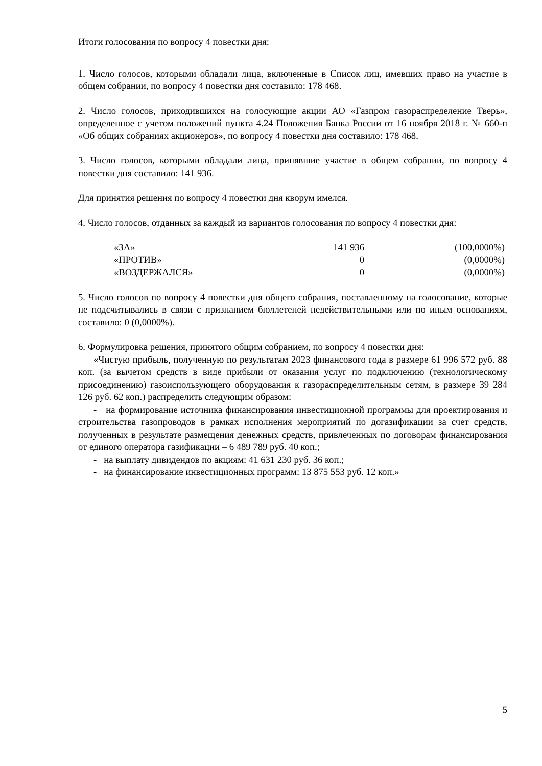Итоги голосования по вопросу 4 повестки дня:
1. Число голосов, которыми обладали лица, включенные в Список лиц, имевших право на участие в общем собрании, по вопросу 4 повестки дня составило: 178 468.
2. Число голосов, приходившихся на голосующие акции АО «Газпром газораспределение Тверь», определенное с учетом положений пункта 4.24 Положения Банка России от 16 ноября 2018 г. № 660-п «Об общих собраниях акционеров», по вопросу 4 повестки дня составило: 178 468.
3. Число голосов, которыми обладали лица, принявшие участие в общем собрании, по вопросу 4 повестки дня составило: 141 936.
Для принятия решения по вопросу 4 повестки дня кворум имелся.
4. Число голосов, отданных за каждый из вариантов голосования по вопросу 4 повестки дня:
| «ЗА» | 141 936 | (100,0000%) |
| «ПРОТИВ» | 0 | (0,0000%) |
| «ВОЗДЕРЖАЛСЯ» | 0 | (0,0000%) |
5. Число голосов по вопросу 4 повестки дня общего собрания, поставленному на голосование, которые не подсчитывались в связи с признанием бюллетеней недействительными или по иным основаниям, составило: 0 (0,0000%).
6. Формулировка решения, принятого общим собранием, по вопросу 4 повестки дня:
«Чистую прибыль, полученную по результатам 2023 финансового года в размере 61 996 572 руб. 88 коп. (за вычетом средств в виде прибыли от оказания услуг по подключению (технологическому присоединению) газоиспользующего оборудования к газораспределительным сетям, в размере 39 284 126 руб. 62 коп.) распределить следующим образом:
- на формирование источника финансирования инвестиционной программы для проектирования и строительства газопроводов в рамках исполнения мероприятий по догазификации за счет средств, полученных в результате размещения денежных средств, привлеченных по договорам финансирования от единого оператора газификации – 6 489 789 руб. 40 коп.;
- на выплату дивидендов по акциям: 41 631 230 руб. 36 коп.;
- на финансирование инвестиционных программ: 13 875 553 руб. 12 коп.»
5